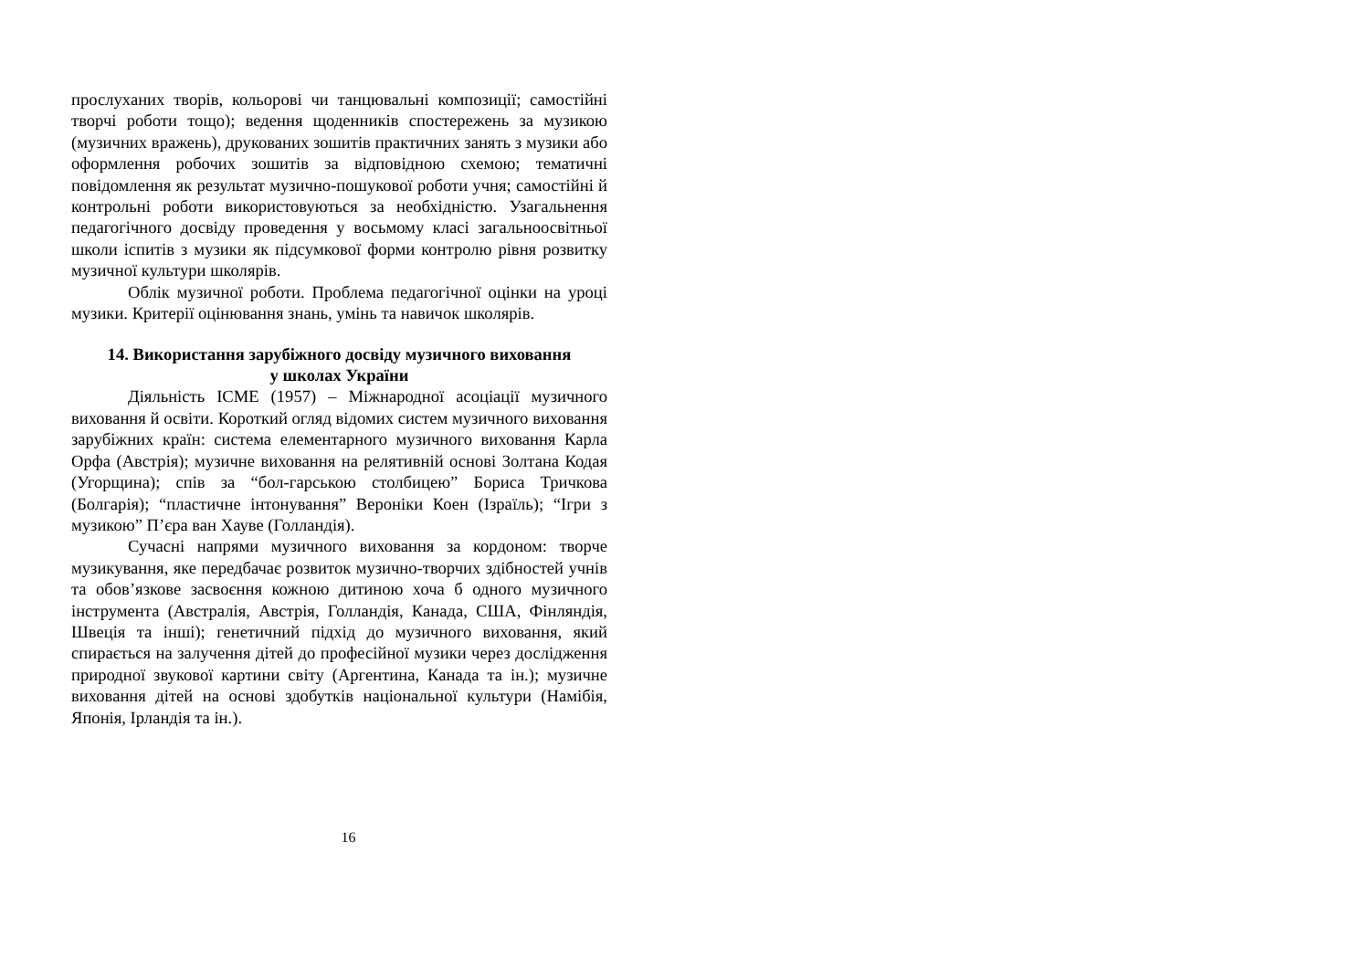прослуханих творів, кольорові чи танцювальні композиції; самостійні творчі роботи тощо); ведення щоденників спостережень за музикою (музичних вражень), друкованих зошитів практичних занять з музики або оформлення робочих зошитів за відповідною схемою; тематичні повідомлення як результат музично-пошукової роботи учня; самостійні й контрольні роботи використовуються за необхідністю. Узагальнення педагогічного досвіду проведення у восьмому класі загальноосвітньої школи іспитів з музики як підсумкової форми контролю рівня розвитку музичної культури школярів.
Облік музичної роботи. Проблема педагогічної оцінки на уроці музики. Критерії оцінювання знань, умінь та навичок школярів.
14. Використання зарубіжного досвіду музичного виховання
у школах України
Діяльність ІСМЕ (1957) – Міжнародної асоціації музичного виховання й освіти. Короткий огляд відомих систем музичного виховання зарубіжних країн: система елементарного музичного виховання Карла Орфа (Австрія); музичне виховання на релятивній основі Золтана Кодая (Угорщина); спів за “бол-гарською столбицею” Бориса Тричкова (Болгарія); “пластичне інтонування” Вероніки Коен (Ізраїль); “Ігри з музикою” П’єра ван Хауве (Голландія).
Сучасні напрями музичного виховання за кордоном: творче музикування, яке передбачає розвиток музично-творчих здібностей учнів та обов’язкове засвоєння кожною дитиною хоча б одного музичного інструмента (Австралія, Австрія, Голландія, Канада, США, Фінляндія, Швеція та інші); генетичний підхід до музичного виховання, який спирається на залучення дітей до професійної музики через дослідження природної звукової картини світу (Аргентина, Канада та ін.); музичне виховання дітей на основі здобутків національної культури (Намібія, Японія, Ірландія та ін.).
16